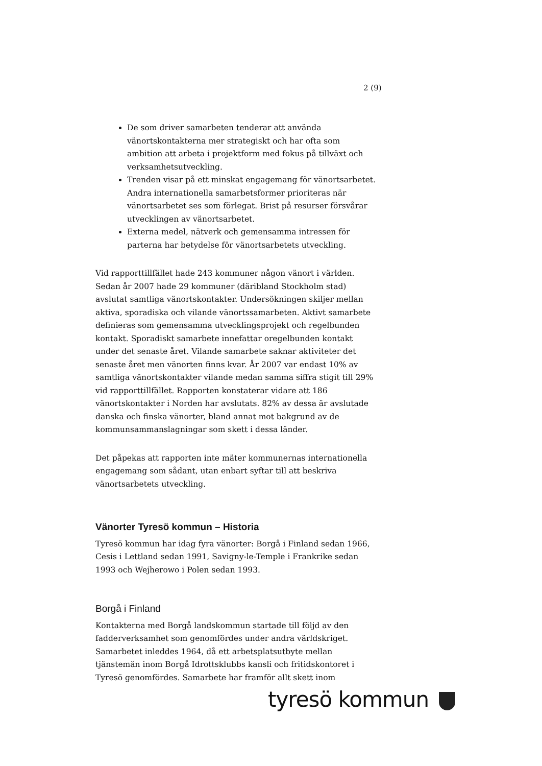2 (9)
De som driver samarbeten tenderar att använda vänortskontakterna mer strategiskt och har ofta som ambition att arbeta i projektform med fokus på tillväxt och verksamhetsutveckling.
Trenden visar på ett minskat engagemang för vänortsarbetet. Andra internationella samarbetsformer prioriteras när vänortsarbetet ses som förlegat. Brist på resurser försvårar utvecklingen av vänortsarbetet.
Externa medel, nätverk och gemensamma intressen för parterna har betydelse för vänortsarbetets utveckling.
Vid rapporttillfället hade 243 kommuner någon vänort i världen. Sedan år 2007 hade 29 kommuner (däribland Stockholm stad) avslutat samtliga vänortskontakter. Undersökningen skiljer mellan aktiva, sporadiska och vilande vänortssamarbeten. Aktivt samarbete definieras som gemensamma utvecklingsprojekt och regelbunden kontakt. Sporadiskt samarbete innefattar oregelbunden kontakt under det senaste året. Vilande samarbete saknar aktiviteter det senaste året men vänorten finns kvar. År 2007 var endast 10% av samtliga vänortskontakter vilande medan samma siffra stigit till 29% vid rapporttillfället. Rapporten konstaterar vidare att 186 vänortskontakter i Norden har avslutats. 82% av dessa är avslutade danska och finska vänorter, bland annat mot bakgrund av de kommunsammanslagningar som skett i dessa länder.
Det påpekas att rapporten inte mäter kommunernas internationella engagemang som sådant, utan enbart syftar till att beskriva vänortsarbetets utveckling.
Vänorter Tyresö kommun – Historia
Tyresö kommun har idag fyra vänorter: Borgå i Finland sedan 1966, Cesis i Lettland sedan 1991, Savigny-le-Temple i Frankrike sedan 1993 och Wejherowo i Polen sedan 1993.
Borgå i Finland
Kontakterna med Borgå landskommun startade till följd av den fadderverksamhet som genomfördes under andra världskriget. Samarbetet inleddes 1964, då ett arbetsplatsutbyte mellan tjänstemän inom Borgå Idrottsklubbs kansli och fritidskontoret i Tyresö genomfördes. Samarbete har framför allt skett inom
tyresö kommun